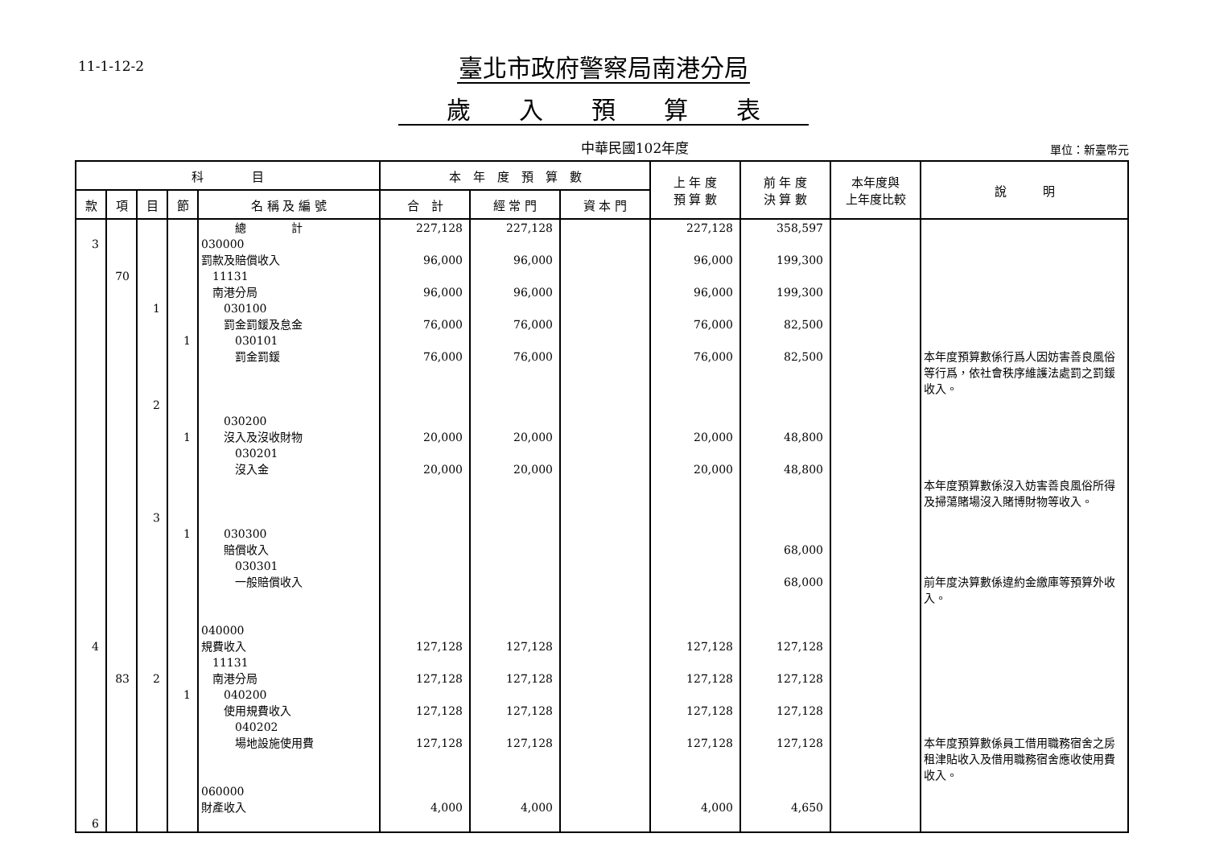11-1-12-2
臺北市政府警察局南港分局
歲入預算表
中華民國102年度
單位：新臺幣元
| 科 目 | | | | | 本 年 度 預 算 數 | | | 上 年 度 預 算 數 | 前 年 度 決 算 數 | 本年度與 上年度比較 | 說 明 |
| --- | --- | --- | --- | --- | --- | --- | --- | --- | --- | --- | --- |
| 款 | 項 | 目 | 節 | 名 稱 及 編 號 | 合 計 | 經 常 門 | 資 本 門 | | | | |
| 3 4 6 | 70 83 | 1 2 3 2 | 1 1 1 1 | 總 計 030000 罰款及賠償收入 11131 南港分局 030100 罰金罰鍰及怠金 030101 罰金罰鍰 030200 沒入及沒收財物 030201 沒入金 030300 賠償收入 030301 一般賠償收入 040000 規費收入 11131 南港分局 040200 使用規費收入 040202 場地設施使用費 060000 財產收入 | 227,128 96,000 96,000 76,000 76,000 20,000 20,000 127,128 127,128 127,128 127,128 4,000 | 227,128 96,000 96,000 76,000 76,000 20,000 20,000 127,128 127,128 127,128 127,128 4,000 | | 227,128 96,000 96,000 76,000 76,000 20,000 20,000 127,128 127,128 127,128 127,128 4,000 | 358,597 199,300 199,300 82,500 82,500 48,800 48,800 68,000 68,000 127,128 127,128 127,128 127,128 4,650 | | 本年度預算數係行爲人因妨害善良風俗等行爲，依社會秩序維護法處罰之罰鍰收入。 本年度預算數係沒入妨害善良風俗所得及掃蕩賭場沒入賭博財物等收入。 前年度決算數係違約金繳庫等預算外收入。 本年度預算數係員工借用職務宿舍之房租津貼收入及借用職務宿舍應收使用費收入。 |